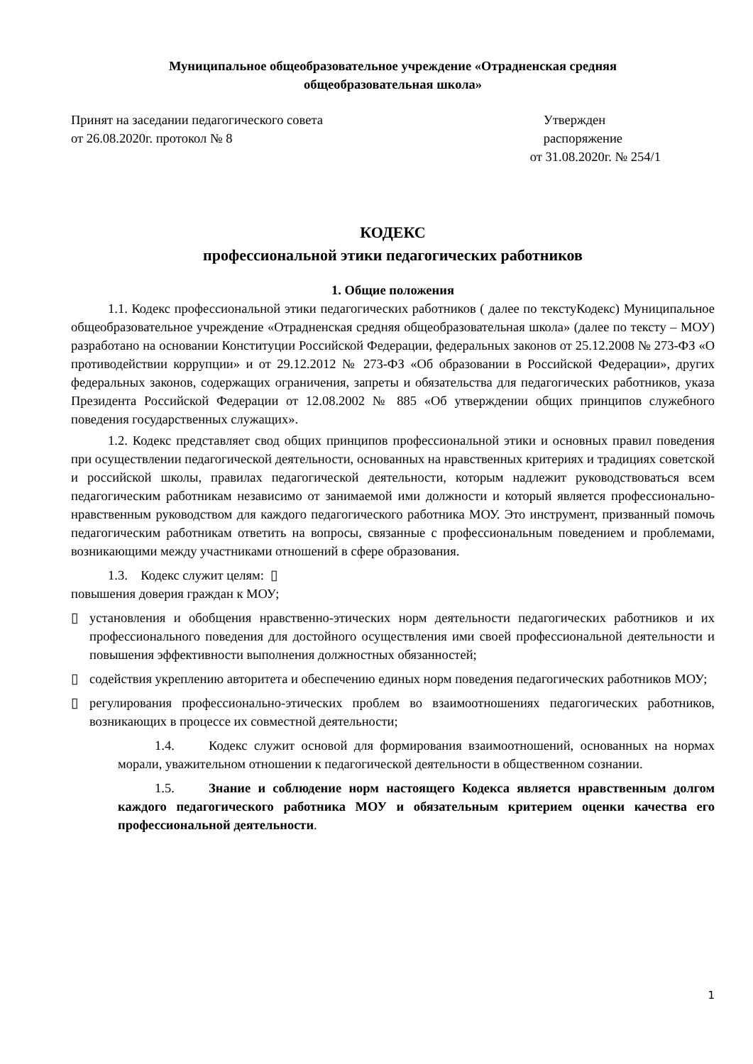Муниципальное общеобразовательное учреждение «Отрадненская средняя
общеобразовательная школа»
Принят на заседании педагогического совета
от 26.08.2020г. протокол № 8
Утвержден
распоряжение
от 31.08.2020г. № 254/1
КОДЕКС
профессиональной этики педагогических работников
1. Общие положения
1.1. Кодекс профессиональной этики педагогических работников ( далее по текстуКодекс) Муниципальное общеобразовательное учреждение «Отрадненская средняя общеобразовательная школа» (далее по тексту – МОУ) разработано на основании Конституции Российской Федерации, федеральных законов от 25.12.2008 № 273-ФЗ «О противодействии коррупции» и от 29.12.2012 № 273-ФЗ «Об образовании в Российской Федерации», других федеральных законов, содержащих ограничения, запреты и обязательства для педагогических работников, указа Президента Российской Федерации от 12.08.2002 № 885 «Об утверждении общих принципов служебного поведения государственных служащих».
1.2. Кодекс представляет свод общих принципов профессиональной этики и основных правил поведения при осуществлении педагогической деятельности, основанных на нравственных критериях и традициях советской и российской школы, правилах педагогической деятельности, которым надлежит руководствоваться всем педагогическим работникам независимо от занимаемой ими должности и который является профессионально-нравственным руководством для каждого педагогического работника МОУ. Это инструмент, призванный помочь педагогическим работникам ответить на вопросы, связанные с профессиональным поведением и проблемами, возникающими между участниками отношений в сфере образования.
1.3. Кодекс служит целям: ▯
повышения доверия граждан к МОУ;
▯ установления и обобщения нравственно-этических норм деятельности педагогических работников и их профессионального поведения для достойного осуществления ими своей профессиональной деятельности и повышения эффективности выполнения должностных обязанностей;
▯ содействия укреплению авторитета и обеспечению единых норм поведения педагогических работников МОУ;
▯ регулирования профессионально-этических проблем во взаимоотношениях педагогических работников, возникающих в процессе их совместной деятельности;
1.4. Кодекс служит основой для формирования взаимоотношений, основанных на нормах морали, уважительном отношении к педагогической деятельности в общественном сознании.
1.5. Знание и соблюдение норм настоящего Кодекса является нравственным долгом каждого педагогического работника МОУ и обязательным критерием оценки качества его профессиональной деятельности.
1